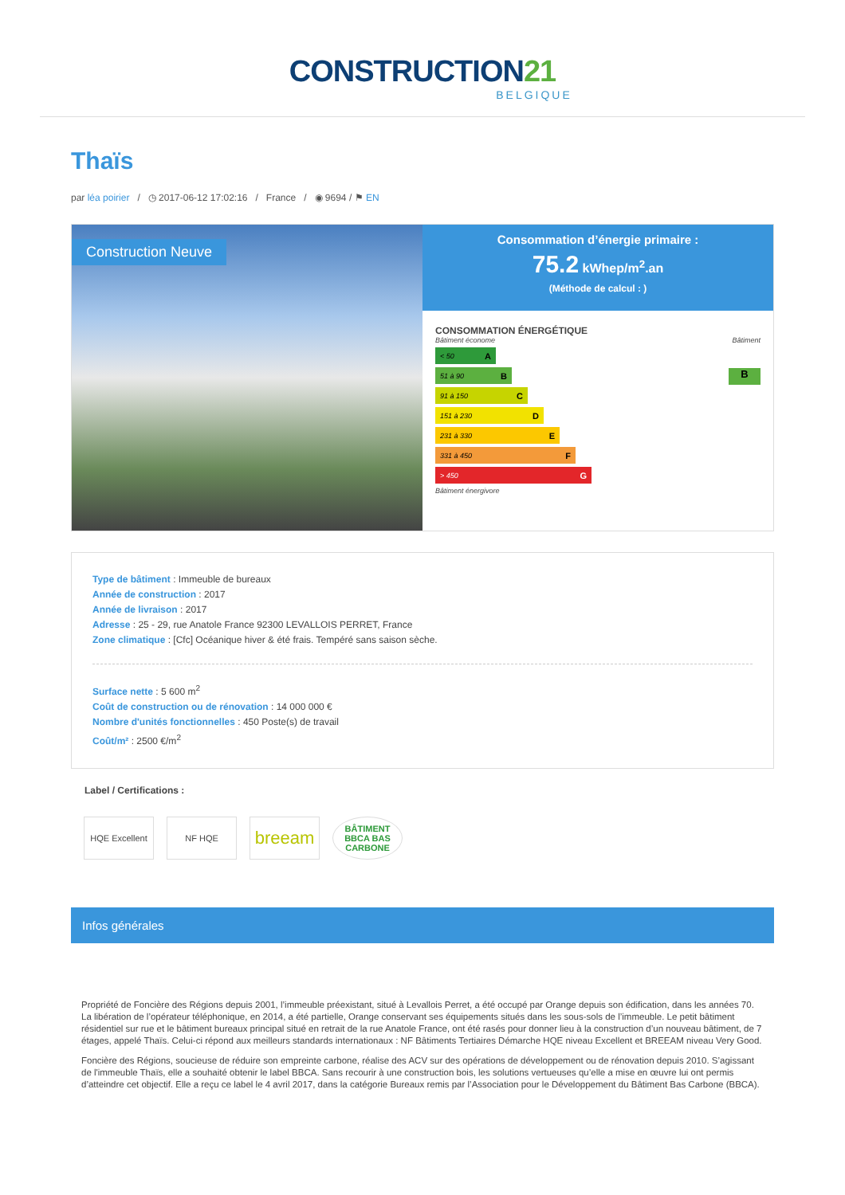CONSTRUCTION21
BELGIQUE
Thaïs
par léa poirier / ◷ 2017-06-12 17:02:16 / France / ◉ 9694 / ⚑ EN
Construction Neuve
Consommation d’énergie primaire :
75.2 kWhep/m<sup>2</sup>.an
(Méthode de calcul : )
CONSOMMATION ÉNERGÉTIQUE
Bâtiment économe Bâtiment
< 50 A
51 à 90 B
91 à 150 C
151 à 230 D
231 à 330 E
331 à 450 F
> 450 G
B
Bâtiment énergivore
Type de bâtiment : Immeuble de bureaux
Année de construction : 2017
Année de livraison : 2017
Adresse : 25 - 29, rue Anatole France 92300 LEVALLOIS PERRET, France
Zone climatique : [Cfc] Océanique hiver & été frais. Tempéré sans saison sèche.
Surface nette : 5 600 m<sup>2</sup>
Coût de construction ou de rénovation : 14 000 000 €
Nombre d'unités fonctionnelles : 450 Poste(s) de travail
Coût/m² : 2500 €/m<sup>2</sup>
Label / Certifications :
HQE Excellent NF HQE
breeam
BÂTIMENT BBCA BAS CARBONE
Infos générales
Propriété de Foncière des Régions depuis 2001, l’immeuble préexistant, situé à Levallois Perret, a été occupé par Orange depuis son édification, dans les années 70. La libération de l’opérateur téléphonique, en 2014, a été partielle, Orange conservant ses équipements situés dans les sous-sols de l’immeuble. Le petit bâtiment résidentiel sur rue et le bâtiment bureaux principal situé en retrait de la rue Anatole France, ont été rasés pour donner lieu à la construction d’un nouveau bâtiment, de 7 étages, appelé Thaïs. Celui-ci répond aux meilleurs standards internationaux : NF Bâtiments Tertiaires Démarche HQE niveau Excellent et BREEAM niveau Very Good.
Foncière des Régions, soucieuse de réduire son empreinte carbone, réalise des ACV sur des opérations de développement ou de rénovation depuis 2010. S’agissant de l'immeuble Thaïs, elle a souhaité obtenir le label BBCA. Sans recourir à une construction bois, les solutions vertueuses qu’elle a mise en œuvre lui ont permis d’atteindre cet objectif. Elle a reçu ce label le 4 avril 2017, dans la catégorie Bureaux remis par l’Association pour le Développement du Bâtiment Bas Carbone (BBCA).